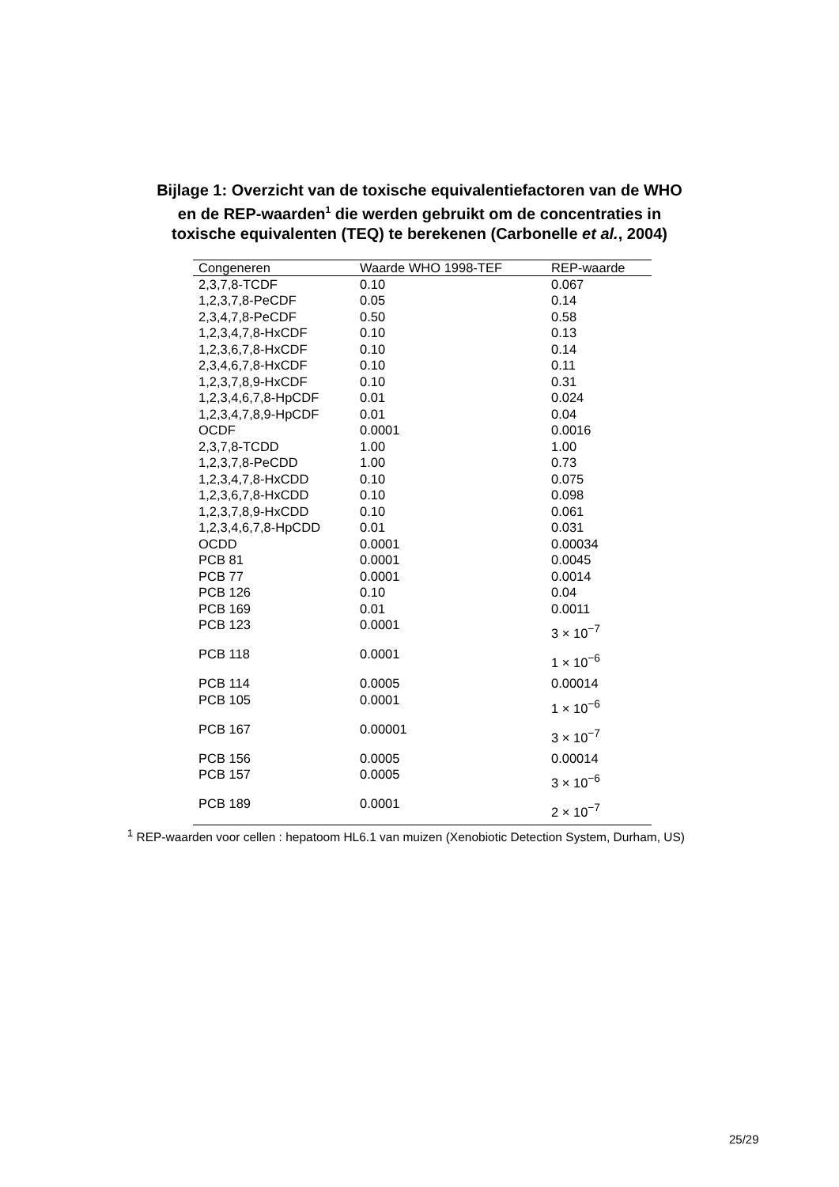Bijlage 1: Overzicht van de toxische equivalentiefactoren van de WHO
en de REP-waarden<sup>1</sup> die werden gebruikt om de concentraties in
toxische equivalenten (TEQ) te berekenen (Carbonelle et al., 2004)
| Congeneren | Waarde WHO 1998-TEF | REP-waarde |
| --- | --- | --- |
| 2,3,7,8-TCDF | 0.10 | 0.067 |
| 1,2,3,7,8-PeCDF | 0.05 | 0.14 |
| 2,3,4,7,8-PeCDF | 0.50 | 0.58 |
| 1,2,3,4,7,8-HxCDF | 0.10 | 0.13 |
| 1,2,3,6,7,8-HxCDF | 0.10 | 0.14 |
| 2,3,4,6,7,8-HxCDF | 0.10 | 0.11 |
| 1,2,3,7,8,9-HxCDF | 0.10 | 0.31 |
| 1,2,3,4,6,7,8-HpCDF | 0.01 | 0.024 |
| 1,2,3,4,7,8,9-HpCDF | 0.01 | 0.04 |
| OCDF | 0.0001 | 0.0016 |
| 2,3,7,8-TCDD | 1.00 | 1.00 |
| 1,2,3,7,8-PeCDD | 1.00 | 0.73 |
| 1,2,3,4,7,8-HxCDD | 0.10 | 0.075 |
| 1,2,3,6,7,8-HxCDD | 0.10 | 0.098 |
| 1,2,3,7,8,9-HxCDD | 0.10 | 0.061 |
| 1,2,3,4,6,7,8-HpCDD | 0.01 | 0.031 |
| OCDD | 0.0001 | 0.00034 |
| PCB 81 | 0.0001 | 0.0045 |
| PCB 77 | 0.0001 | 0.0014 |
| PCB 126 | 0.10 | 0.04 |
| PCB 169 | 0.01 | 0.0011 |
| PCB 123 | 0.0001 | 3 × 10<sup>−7</sup> |
| PCB 118 | 0.0001 | 1 × 10<sup>−6</sup> |
| PCB 114 | 0.0005 | 0.00014 |
| PCB 105 | 0.0001 | 1 × 10<sup>−6</sup> |
| PCB 167 | 0.00001 | 3 × 10<sup>−7</sup> |
| PCB 156 | 0.0005 | 0.00014 |
| PCB 157 | 0.0005 | 3 × 10<sup>−6</sup> |
| PCB 189 | 0.0001 | 2 × 10<sup>−7</sup> |
<sup>1</sup> REP-waarden voor cellen : hepatoom HL6.1 van muizen (Xenobiotic Detection System, Durham, US)
25/29